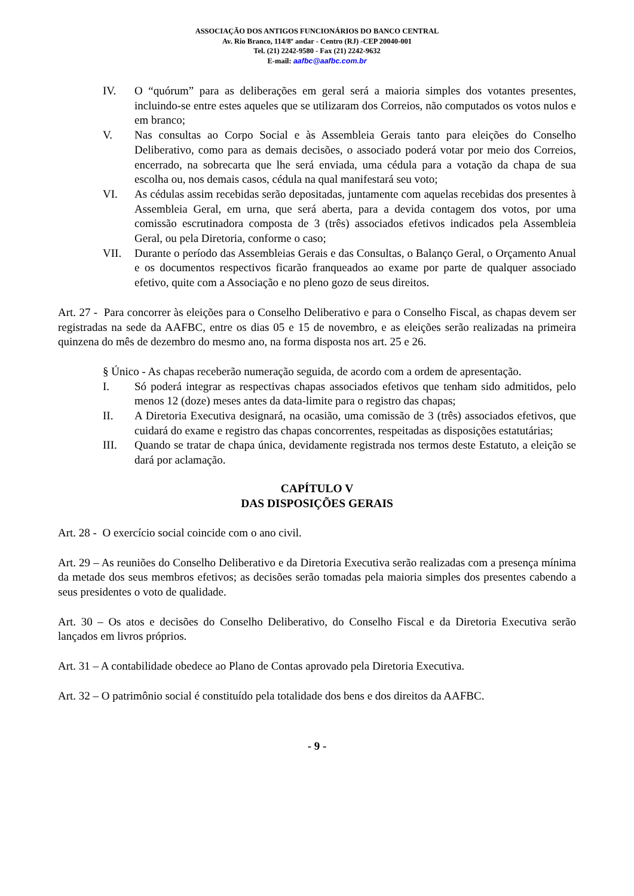ASSOCIAÇÃO DOS ANTIGOS FUNCIONÁRIOS DO BANCO CENTRAL
Av. Rio Branco, 114/8º andar - Centro (RJ) -CEP 20040-001
Tel. (21) 2242-9580 - Fax (21) 2242-9632
E-mail: aafbc@aafbc.com.br
IV. O “quórum” para as deliberações em geral será a maioria simples dos votantes presentes, incluindo-se entre estes aqueles que se utilizaram dos Correios, não computados os votos nulos e em branco;
V. Nas consultas ao Corpo Social e às Assembleia Gerais tanto para eleições do Conselho Deliberativo, como para as demais decisões, o associado poderá votar por meio dos Correios, encerrado, na sobrecarta que lhe será enviada, uma cédula para a votação da chapa de sua escolha ou, nos demais casos, cédula na qual manifestará seu voto;
VI. As cédulas assim recebidas serão depositadas, juntamente com aquelas recebidas dos presentes à Assembleia Geral, em urna, que será aberta, para a devida contagem dos votos, por uma comissão escrutinadora composta de 3 (três) associados efetivos indicados pela Assembleia Geral, ou pela Diretoria, conforme o caso;
VII. Durante o período das Assembleias Gerais e das Consultas, o Balanço Geral, o Orçamento Anual e os documentos respectivos ficarão franqueados ao exame por parte de qualquer associado efetivo, quite com a Associação e no pleno gozo de seus direitos.
Art. 27 - Para concorrer às eleições para o Conselho Deliberativo e para o Conselho Fiscal, as chapas devem ser registradas na sede da AAFBC, entre os dias 05 e 15 de novembro, e as eleições serão realizadas na primeira quinzena do mês de dezembro do mesmo ano, na forma disposta nos art. 25 e 26.
§ Único - As chapas receberão numeração seguida, de acordo com a ordem de apresentação.
I. Só poderá integrar as respectivas chapas associados efetivos que tenham sido admitidos, pelo menos 12 (doze) meses antes da data-limite para o registro das chapas;
II. A Diretoria Executiva designará, na ocasião, uma comissão de 3 (três) associados efetivos, que cuidará do exame e registro das chapas concorrentes, respeitadas as disposições estatutárias;
III. Quando se tratar de chapa única, devidamente registrada nos termos deste Estatuto, a eleição se dará por aclamação.
CAPÍTULO V
DAS DISPOSIÇÕES GERAIS
Art. 28 - O exercício social coincide com o ano civil.
Art. 29 – As reuniões do Conselho Deliberativo e da Diretoria Executiva serão realizadas com a presença mínima da metade dos seus membros efetivos; as decisões serão tomadas pela maioria simples dos presentes cabendo a seus presidentes o voto de qualidade.
Art. 30 – Os atos e decisões do Conselho Deliberativo, do Conselho Fiscal e da Diretoria Executiva serão lançados em livros próprios.
Art. 31 – A contabilidade obedece ao Plano de Contas aprovado pela Diretoria Executiva.
Art. 32 – O patrimônio social é constituído pela totalidade dos bens e dos direitos da AAFBC.
- 9 -